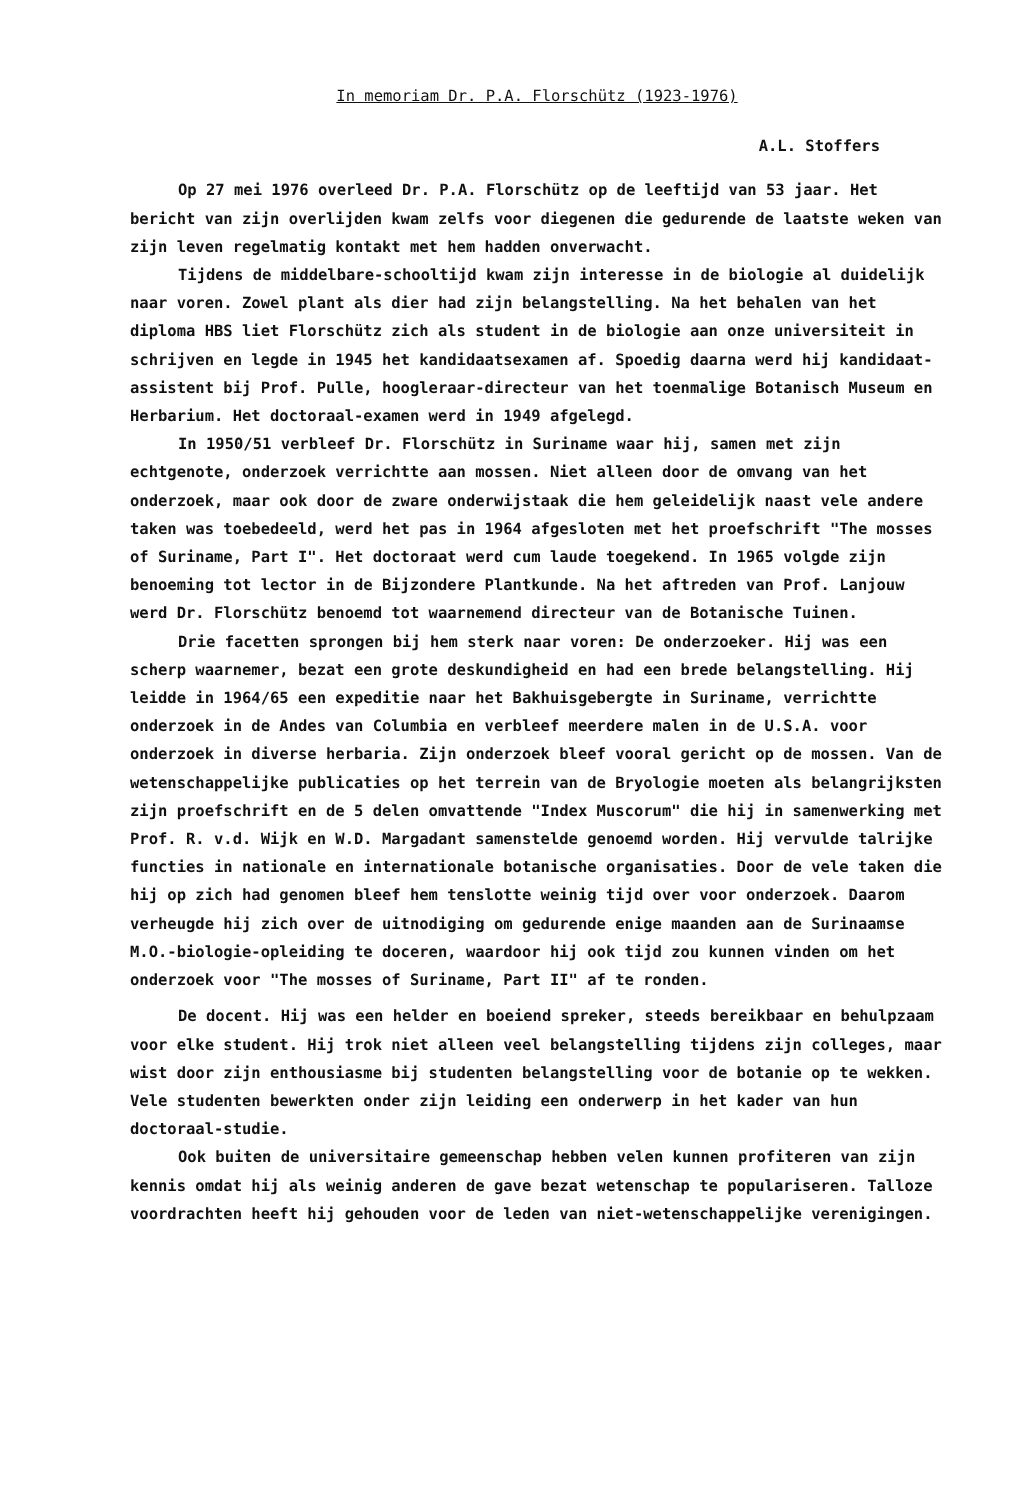In memoriam Dr. P.A. Florschütz (1923-1976)
A.L. Stoffers
Op 27 mei 1976 overleed Dr. P.A. Florschütz op de leeftijd van 53 jaar. Het bericht van zijn overlijden kwam zelfs voor diegenen die gedurende de laatste weken van zijn leven regelmatig kontakt met hem hadden onverwacht.
Tijdens de middelbare-schooltijd kwam zijn interesse in de biologie al duidelijk naar voren. Zowel plant als dier had zijn belangstelling. Na het behalen van het diploma HBS liet Florschütz zich als student in de biologie aan onze universiteit in schrijven en legde in 1945 het kandidaatsexamen af. Spoedig daarna werd hij kandidaat-assistent bij Prof. Pulle, hoogleraar-directeur van het toenmalige Botanisch Museum en Herbarium. Het doctoraal-examen werd in 1949 afgelegd.
In 1950/51 verbleef Dr. Florschütz in Suriname waar hij, samen met zijn echtgenote, onderzoek verrichtte aan mossen. Niet alleen door de omvang van het onderzoek, maar ook door de zware onderwijstaak die hem geleidelijk naast vele andere taken was toebedeeld, werd het pas in 1964 afgesloten met het proefschrift "The mosses of Suriname, Part I". Het doctoraat werd cum laude toegekend. In 1965 volgde zijn benoeming tot lector in de Bijzondere Plantkunde. Na het aftreden van Prof. Lanjouw werd Dr. Florschütz benoemd tot waarnemend directeur van de Botanische Tuinen.
Drie facetten sprongen bij hem sterk naar voren: De onderzoeker. Hij was een scherp waarnemer, bezat een grote deskundigheid en had een brede belangstelling. Hij leidde in 1964/65 een expeditie naar het Bakhuisgebergte in Suriname, verrichtte onderzoek in de Andes van Columbia en verbleef meerdere malen in de U.S.A. voor onderzoek in diverse herbaria. Zijn onderzoek bleef vooral gericht op de mossen. Van de wetenschappelijke publicaties op het terrein van de Bryologie moeten als belangrijksten zijn proefschrift en de 5 delen omvattende "Index Muscorum" die hij in samenwerking met Prof. R. v.d. Wijk en W.D. Margadant samenstelde genoemd worden. Hij vervulde talrijke functies in nationale en internationale botanische organisaties. Door de vele taken die hij op zich had genomen bleef hem tenslotte weinig tijd over voor onderzoek. Daarom verheugde hij zich over de uitnodiging om gedurende enige maanden aan de Surinaamse M.O.-biologie-opleiding te doceren, waardoor hij ook tijd zou kunnen vinden om het onderzoek voor "The mosses of Suriname, Part II" af te ronden.
De docent. Hij was een helder en boeiend spreker, steeds bereikbaar en behulpzaam voor elke student. Hij trok niet alleen veel belangstelling tijdens zijn colleges, maar wist door zijn enthousiasme bij studenten belangstelling voor de botanie op te wekken. Vele studenten bewerkten onder zijn leiding een onderwerp in het kader van hun doctoraal-studie.
Ook buiten de universitaire gemeenschap hebben velen kunnen profiteren van zijn kennis omdat hij als weinig anderen de gave bezat wetenschap te populariseren. Talloze voordrachten heeft hij gehouden voor de leden van niet-wetenschappelijke verenigingen.